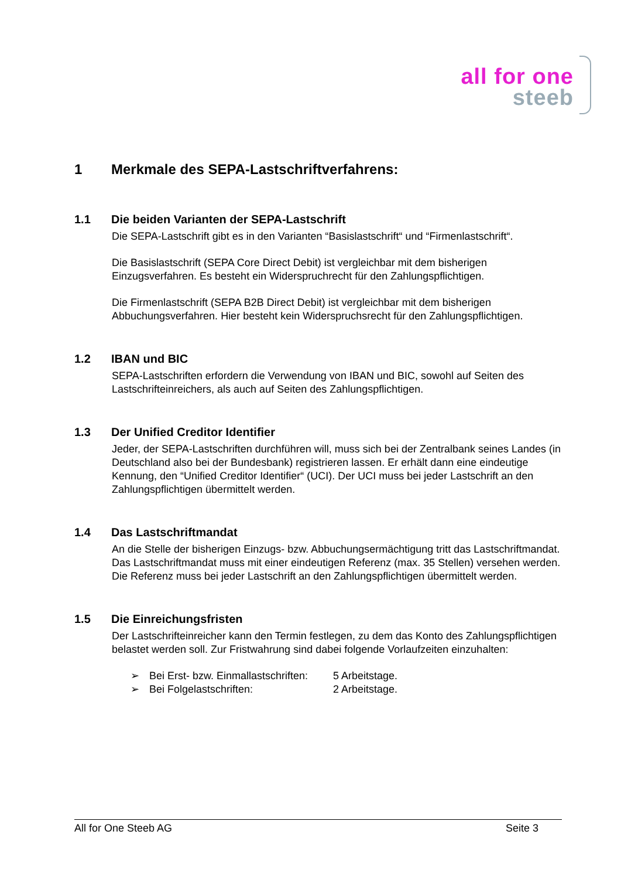all for one
steeb
1 Merkmale des SEPA-Lastschriftverfahrens:
1.1 Die beiden Varianten der SEPA-Lastschrift
Die SEPA-Lastschrift gibt es in den Varianten “Basislastschrift“ und “Firmenlastschrift“.
Die Basislastschrift (SEPA Core Direct Debit) ist vergleichbar mit dem bisherigen Einzugsverfahren. Es besteht ein Widerspruchrecht für den Zahlungspflichtigen.
Die Firmenlastschrift (SEPA B2B Direct Debit) ist vergleichbar mit dem bisherigen Abbuchungsverfahren. Hier besteht kein Widerspruchsrecht für den Zahlungspflichtigen.
1.2 IBAN und BIC
SEPA-Lastschriften erfordern die Verwendung von IBAN und BIC, sowohl auf Seiten des Lastschrifteinreichers, als auch auf Seiten des Zahlungspflichtigen.
1.3 Der Unified Creditor Identifier
Jeder, der SEPA-Lastschriften durchführen will, muss sich bei der Zentralbank seines Landes (in Deutschland also bei der Bundesbank) registrieren lassen. Er erhält dann eine eindeutige Kennung, den “Unified Creditor Identifier“ (UCI). Der UCI muss bei jeder Lastschrift an den Zahlungspflichtigen übermittelt werden.
1.4 Das Lastschriftmandat
An die Stelle der bisherigen Einzugs- bzw. Abbuchungsermächtigung tritt das Lastschriftmandat. Das Lastschriftmandat muss mit einer eindeutigen Referenz (max. 35 Stellen) versehen werden. Die Referenz muss bei jeder Lastschrift an den Zahlungspflichtigen übermittelt werden.
1.5 Die Einreichungsfristen
Der Lastschrifteinreicher kann den Termin festlegen, zu dem das Konto des Zahlungspflichtigen belastet werden soll. Zur Fristwahrung sind dabei folgende Vorlaufzeiten einzuhalten:
➢ Bei Erst- bzw. Einmallastschriften: 5 Arbeitstage.
➢ Bei Folgelastschriften: 2 Arbeitstage.
All for One Steeb AG Seite 3